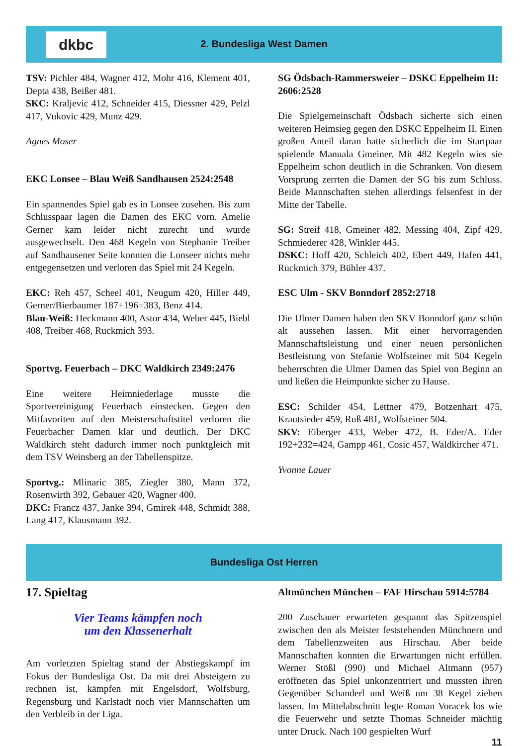dkbc
2. Bundesliga West Damen
TSV: Pichler 484, Wagner 412, Mohr 416, Klement 401, Depta 438, Beißer 481.
SKC: Kraljevic 412, Schneider 415, Diessner 429, Pelzl 417, Vukovic 429, Munz 429.
Agnes Moser
EKC Lonsee – Blau Weiß Sandhausen 2524:2548
Ein spannendes Spiel gab es in Lonsee zusehen. Bis zum Schlusspaar lagen die Damen des EKC vorn. Amelie Gerner kam leider nicht zurecht und wurde ausgewechselt. Den 468 Kegeln von Stephanie Treiber auf Sandhausener Seite konnten die Lonseer nichts mehr entgegensetzen und verloren das Spiel mit 24 Kegeln.
EKC: Reh 457, Scheel 401, Neugum 420, Hiller 449, Gerner/Bierbaumer 187+196=383, Benz 414.
Blau-Weiß: Heckmann 400, Astor 434, Weber 445, Biebl 408, Treiber 468, Ruckmich 393.
Sportvg. Feuerbach – DKC Waldkirch 2349:2476
Eine weitere Heimniederlage musste die Sportvereinigung Feuerbach einstecken. Gegen den Mitfavoriten auf den Meisterschaftstitel verloren die Feuerbacher Damen klar und deutlich. Der DKC Waldkirch steht dadurch immer noch punktgleich mit dem TSV Weinsberg an der Tabellenspitze.
Sportvg.: Mlinaric 385, Ziegler 380, Mann 372, Rosenwirth 392, Gebauer 420, Wagner 400.
DKC: Francz 437, Janke 394, Gmirek 448, Schmidt 388, Lang 417, Klausmann 392.
SG Ödsbach-Rammersweier – DSKC Eppelheim II: 2606:2528
Die Spielgemeinschaft Ödsbach sicherte sich einen weiteren Heimsieg gegen den DSKC Eppelheim II. Einen großen Anteil daran hatte sicherlich die im Startpaar spielende Manuala Gmeiner. Mit 482 Kegeln wies sie Eppelheim schon deutlich in die Schranken. Von diesem Vorsprung zerrten die Damen der SG bis zum Schluss. Beide Mannschaften stehen allerdings felsenfest in der Mitte der Tabelle.
SG: Streif 418, Gmeiner 482, Messing 404, Zipf 429, Schmiederer 428, Winkler 445.
DSKC: Hoff 420, Schleich 402, Ebert 449, Hafen 441, Ruckmich 379, Bühler 437.
ESC Ulm - SKV Bonndorf 2852:2718
Die Ulmer Damen haben den SKV Bonndorf ganz schön alt aussehen lassen. Mit einer hervorragenden Mannschaftsleistung und einer neuen persönlichen Bestleistung von Stefanie Wolfsteiner mit 504 Kegeln beherrschten die Ulmer Damen das Spiel von Beginn an und ließen die Heimpunkte sicher zu Hause.
ESC: Schilder 454, Lettner 479, Botzenhart 475, Krautsieder 459, Ruß 481, Wolfsteiner 504.
SKV: Eiberger 433, Weber 472, B. Eder/A. Eder 192+232=424, Gampp 461, Cosic 457, Waldkircher 471.
Yvonne Lauer
Bundesliga Ost Herren
17. Spieltag
Vier Teams kämpfen noch
um den Klassenerhalt
Am vorletzten Spieltag stand der Abstiegskampf im Fokus der Bundesliga Ost. Da mit drei Absteigern zu rechnen ist, kämpfen mit Engelsdorf, Wolfsburg, Regensburg und Karlstadt noch vier Mannschaften um den Verbleib in der Liga.
Altmünchen München – FAF Hirschau 5914:5784
200 Zuschauer erwarteten gespannt das Spitzenspiel zwischen den als Meister feststehenden Münchnern und dem Tabellenzweiten aus Hirschau. Aber beide Mannschaften konnten die Erwartungen nicht erfüllen. Werner Stößl (990) und Michael Altmann (957) eröffneten das Spiel unkonzentriert und mussten ihren Gegenüber Schanderl und Weiß um 38 Kegel ziehen lassen. Im Mittelabschnitt legte Roman Voracek los wie die Feuerwehr und setzte Thomas Schneider mächtig unter Druck. Nach 100 gespielten Wurf
11